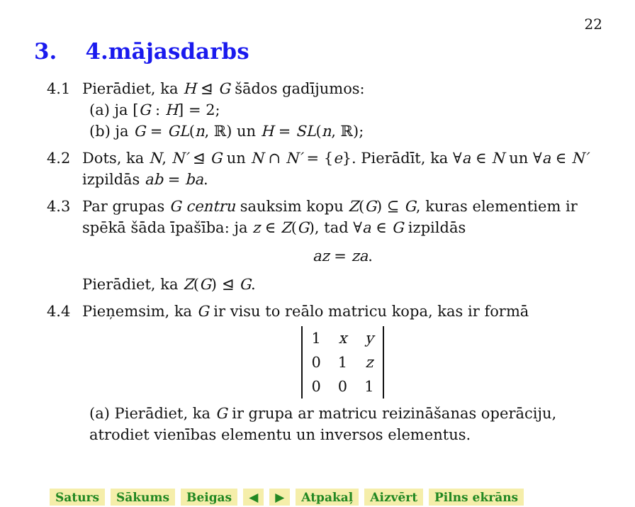22
3. 4.mājasdarbs
4.1 Pierādiet, ka H ⊴ G šādos gadījumos:
(a) ja [G : H] = 2;
(b) ja G = GL(n, ℝ) un H = SL(n, ℝ);
4.2 Dots, ka N, N′ ⊴ G un N ∩ N′ = {e}. Pierādīt, ka ∀a ∈ N un ∀a ∈ N′ izpildās ab = ba.
4.3 Par grupas G centru sauksim kopu Z(G) ⊆ G, kuras elementiem ir spēkā šāda īpašība: ja z ∈ Z(G), tad ∀a ∈ G izpildās
az = za.
Pierādiet, ka Z(G) ⊴ G.
4.4 Pieņemsim, ka G ir visu to reālo matricu kopa, kas ir formā
| 1 | x | y |
| 0 | 1 | z |
| 0 | 0 | 1 |
(a) Pierādiet, ka G ir grupa ar matricu reizināšanas operāciju, atrodiet vienības elementu un inversos elementus.
Saturs Sākums Beigas ◀ ▶ Atpakaļ Aizvērt Pilns ekrāns